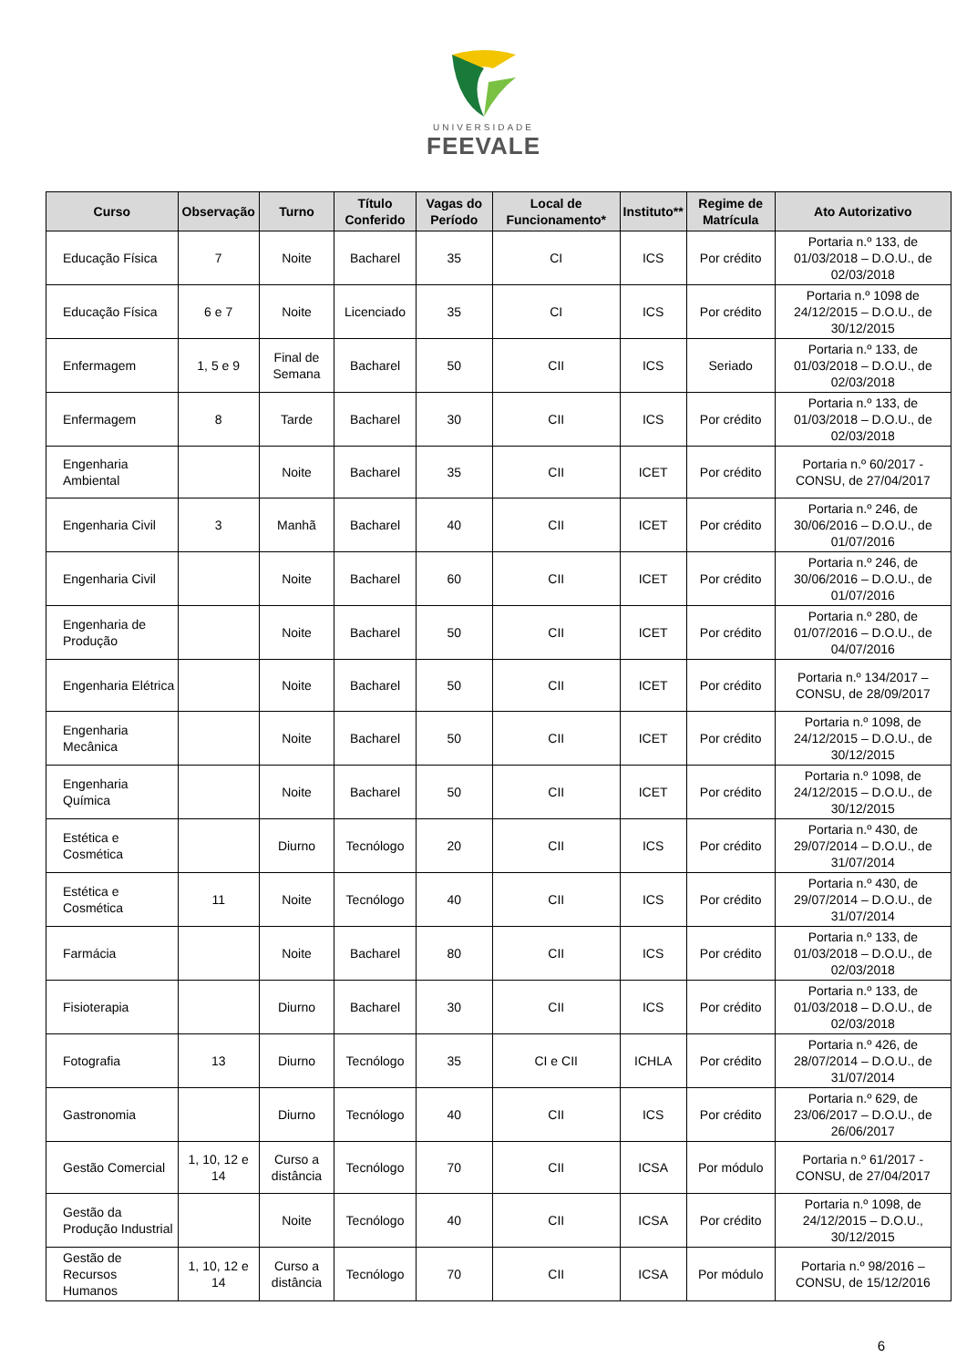UNIVERSIDADE
FEEVALE
| Curso | Observação | Turno | Título Conferido | Vagas do Período | Local de Funcionamento* | Instituto** | Regime de Matrícula | Ato Autorizativo |
| --- | --- | --- | --- | --- | --- | --- | --- | --- |
| Educação Física | 7 | Noite | Bacharel | 35 | CI | ICS | Por crédito | Portaria n.º 133, de 01/03/2018 – D.O.U., de 02/03/2018 |
| Educação Física | 6 e 7 | Noite | Licenciado | 35 | CI | ICS | Por crédito | Portaria n.º 1098 de 24/12/2015 – D.O.U., de 30/12/2015 |
| Enfermagem | 1, 5 e 9 | Final de Semana | Bacharel | 50 | CII | ICS | Seriado | Portaria n.º 133, de 01/03/2018 – D.O.U., de 02/03/2018 |
| Enfermagem | 8 | Tarde | Bacharel | 30 | CII | ICS | Por crédito | Portaria n.º 133, de 01/03/2018 – D.O.U., de 02/03/2018 |
| Engenharia Ambiental | | Noite | Bacharel | 35 | CII | ICET | Por crédito | Portaria n.º 60/2017 - CONSU, de 27/04/2017 |
| Engenharia Civil | 3 | Manhã | Bacharel | 40 | CII | ICET | Por crédito | Portaria n.º 246, de 30/06/2016 – D.O.U., de 01/07/2016 |
| Engenharia Civil | | Noite | Bacharel | 60 | CII | ICET | Por crédito | Portaria n.º 246, de 30/06/2016 – D.O.U., de 01/07/2016 |
| Engenharia de Produção | | Noite | Bacharel | 50 | CII | ICET | Por crédito | Portaria n.º 280, de 01/07/2016 – D.O.U., de 04/07/2016 |
| Engenharia Elétrica | | Noite | Bacharel | 50 | CII | ICET | Por crédito | Portaria n.º 134/2017 – CONSU, de 28/09/2017 |
| Engenharia Mecânica | | Noite | Bacharel | 50 | CII | ICET | Por crédito | Portaria n.º 1098, de 24/12/2015 – D.O.U., de 30/12/2015 |
| Engenharia Química | | Noite | Bacharel | 50 | CII | ICET | Por crédito | Portaria n.º 1098, de 24/12/2015 – D.O.U., de 30/12/2015 |
| Estética e Cosmética | | Diurno | Tecnólogo | 20 | CII | ICS | Por crédito | Portaria n.º 430, de 29/07/2014 – D.O.U., de 31/07/2014 |
| Estética e Cosmética | 11 | Noite | Tecnólogo | 40 | CII | ICS | Por crédito | Portaria n.º 430, de 29/07/2014 – D.O.U., de 31/07/2014 |
| Farmácia | | Noite | Bacharel | 80 | CII | ICS | Por crédito | Portaria n.º 133, de 01/03/2018 – D.O.U., de 02/03/2018 |
| Fisioterapia | | Diurno | Bacharel | 30 | CII | ICS | Por crédito | Portaria n.º 133, de 01/03/2018 – D.O.U., de 02/03/2018 |
| Fotografia | 13 | Diurno | Tecnólogo | 35 | CI e CII | ICHLA | Por crédito | Portaria n.º 426, de 28/07/2014 – D.O.U., de 31/07/2014 |
| Gastronomia | | Diurno | Tecnólogo | 40 | CII | ICS | Por crédito | Portaria n.º 629, de 23/06/2017 – D.O.U., de 26/06/2017 |
| Gestão Comercial | 1, 10, 12 e 14 | Curso a distância | Tecnólogo | 70 | CII | ICSA | Por módulo | Portaria n.º 61/2017 - CONSU, de 27/04/2017 |
| Gestão da Produção Industrial | | Noite | Tecnólogo | 40 | CII | ICSA | Por crédito | Portaria n.º 1098, de 24/12/2015 – D.O.U., 30/12/2015 |
| Gestão de Recursos Humanos | 1, 10, 12 e 14 | Curso a distância | Tecnólogo | 70 | CII | ICSA | Por módulo | Portaria n.º 98/2016 – CONSU, de 15/12/2016 |
6